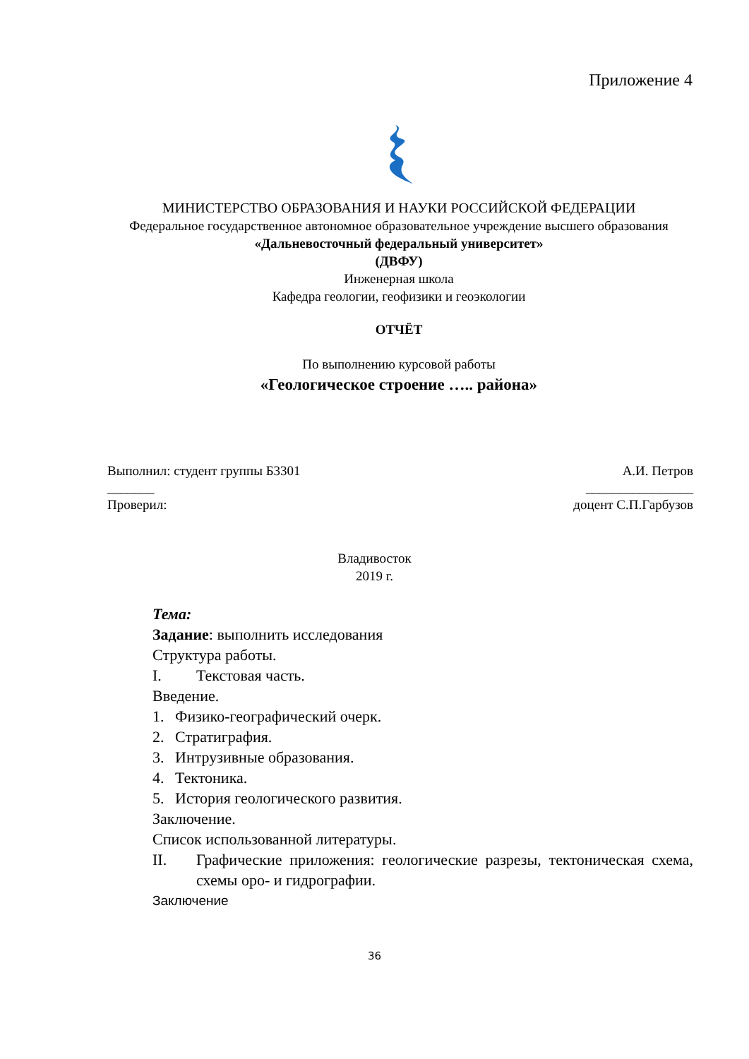Приложение 4
МИНИСТЕРСТВО ОБРАЗОВАНИЯ И НАУКИ РОССИЙСКОЙ ФЕДЕРАЦИИ
Федеральное государственное автономное образовательное учреждение высшего образования
«Дальневосточный федеральный университет»
(ДВФУ)
Инженерная школа
Кафедра геологии, геофизики и геоэкологии
ОТЧЁТ
По выполнению курсовой работы
«Геологическое строение ….. района»
Выполнил: студент группы Б3301 А.И. Петров
_______ ________________
Проверил: доцент С.П.Гарбузов
Владивосток
2019 г.
Тема:
Задание: выполнить исследования
Структура работы.
I. Текстовая часть.
Введение.
1. Физико-географический очерк.
2. Стратиграфия.
3. Интрузивные образования.
4. Тектоника.
5. История геологического развития.
Заключение.
Список использованной литературы.
II. Графические приложения: геологические разрезы, тектоническая схема, схемы оро- и гидрографии.
Заключение
36